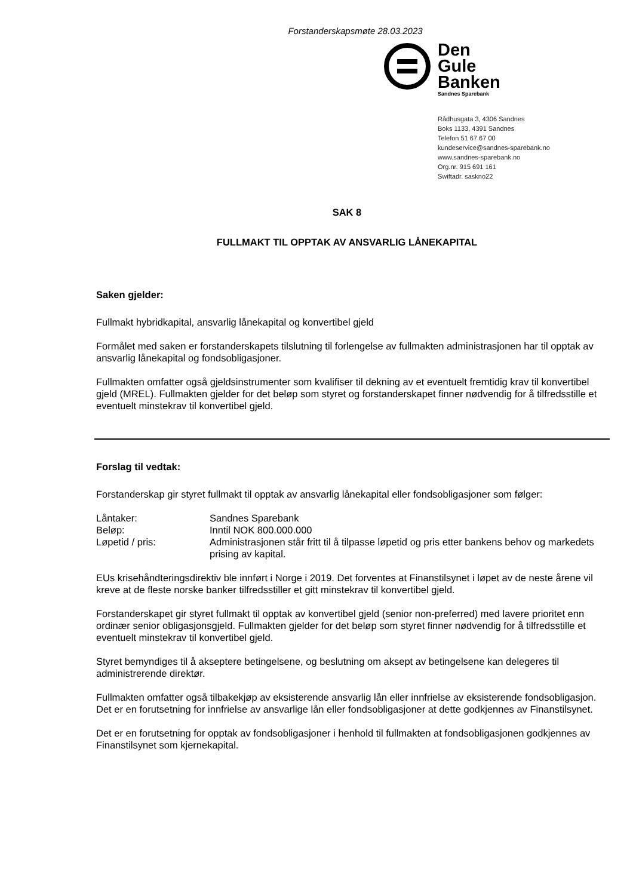Forstanderskapsmøte 28.03.2023
Den
Gule
Banken
Sandnes Sparebank
Rådhusgata 3, 4306 Sandnes
Boks 1133, 4391 Sandnes
Telefon 51 67 67 00
kundeservice@sandnes-sparebank.no
www.sandnes-sparebank.no
Org.nr. 915 691 161
Swiftadr. saskno22
SAK 8
FULLMAKT TIL OPPTAK AV ANSVARLIG LÅNEKAPITAL
Saken gjelder:
Fullmakt hybridkapital, ansvarlig lånekapital og konvertibel gjeld
Formålet med saken er forstanderskapets tilslutning til forlengelse av fullmakten administrasjonen har til opptak av ansvarlig lånekapital og fondsobligasjoner.
Fullmakten omfatter også gjeldsinstrumenter som kvalifiser til dekning av et eventuelt fremtidig krav til konvertibel gjeld (MREL). Fullmakten gjelder for det beløp som styret og forstanderskapet finner nødvendig for å tilfredsstille et eventuelt minstekrav til konvertibel gjeld.
Forslag til vedtak:
Forstanderskap gir styret fullmakt til opptak av ansvarlig lånekapital eller fondsobligasjoner som følger:
Låntaker: Sandnes Sparebank
Beløp: Inntil NOK 800.000.000
Løpetid / pris: Administrasjonen står fritt til å tilpasse løpetid og pris etter bankens behov og markedets prising av kapital.
EUs krisehåndteringsdirektiv ble innført i Norge i 2019. Det forventes at Finanstilsynet i løpet av de neste årene vil kreve at de fleste norske banker tilfredsstiller et gitt minstekrav til konvertibel gjeld.
Forstanderskapet gir styret fullmakt til opptak av konvertibel gjeld (senior non-preferred) med lavere prioritet enn ordinær senior obligasjonsgjeld. Fullmakten gjelder for det beløp som styret finner nødvendig for å tilfredsstille et eventuelt minstekrav til konvertibel gjeld.
Styret bemyndiges til å akseptere betingelsene, og beslutning om aksept av betingelsene kan delegeres til administrerende direktør.
Fullmakten omfatter også tilbakekjøp av eksisterende ansvarlig lån eller innfrielse av eksisterende fondsobligasjon. Det er en forutsetning for innfrielse av ansvarlige lån eller fondsobligasjoner at dette godkjennes av Finanstilsynet.
Det er en forutsetning for opptak av fondsobligasjoner i henhold til fullmakten at fondsobligasjonen godkjennes av Finanstilsynet som kjernekapital.